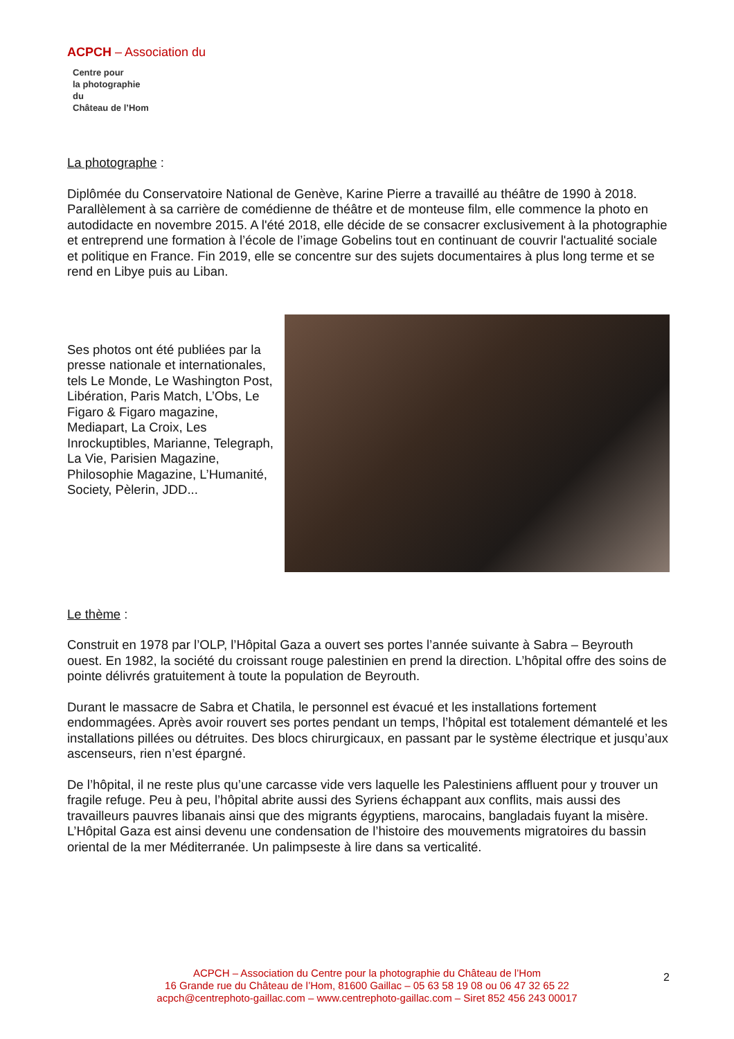ACPCH – Association du
Centre pour
la photographie
du
Château de l’Hom
La photographe :
Diplômée du Conservatoire National de Genève, Karine Pierre a travaillé au théâtre de 1990 à 2018. Parallèlement à sa carrière de comédienne de théâtre et de monteuse film, elle commence la photo en autodidacte en novembre 2015. A l'été 2018, elle décide de se consacrer exclusivement à la photographie et entreprend une formation à l’école de l’image Gobelins tout en continuant de couvrir l'actualité sociale et politique en France. Fin 2019, elle se concentre sur des sujets documentaires à plus long terme et se rend en Libye puis au Liban.
Ses photos ont été publiées par la presse nationale et internationales, tels Le Monde, Le Washington Post, Libération, Paris Match, L’Obs, Le Figaro & Figaro magazine, Mediapart, La Croix, Les Inrockuptibles, Marianne, Telegraph, La Vie, Parisien Magazine, Philosophie Magazine, L’Humanité, Society, Pèlerin, JDD...
Le thème :
Construit en 1978 par l’OLP, l’Hôpital Gaza a ouvert ses portes l’année suivante à Sabra – Beyrouth ouest. En 1982, la société du croissant rouge palestinien en prend la direction. L’hôpital offre des soins de pointe délivrés gratuitement à toute la population de Beyrouth.
Durant le massacre de Sabra et Chatila, le personnel est évacué et les installations fortement endommagées. Après avoir rouvert ses portes pendant un temps, l’hôpital est totalement démantelé et les installations pillées ou détruites. Des blocs chirurgicaux, en passant par le système électrique et jusqu’aux ascenseurs, rien n’est épargné.
De l’hôpital, il ne reste plus qu’une carcasse vide vers laquelle les Palestiniens affluent pour y trouver un fragile refuge. Peu à peu, l’hôpital abrite aussi des Syriens échappant aux conflits, mais aussi des travailleurs pauvres libanais ainsi que des migrants égyptiens, marocains, bangladais fuyant la misère. L’Hôpital Gaza est ainsi devenu une condensation de l’histoire des mouvements migratoires du bassin oriental de la mer Méditerranée. Un palimpseste à lire dans sa verticalité.
ACPCH – Association du Centre pour la photographie du Château de l’Hom
16 Grande rue du Château de l’Hom, 81600 Gaillac – 05 63 58 19 08 ou 06 47 32 65 22
acpch@centrephoto-gaillac.com – www.centrephoto-gaillac.com – Siret 852 456 243 00017
2